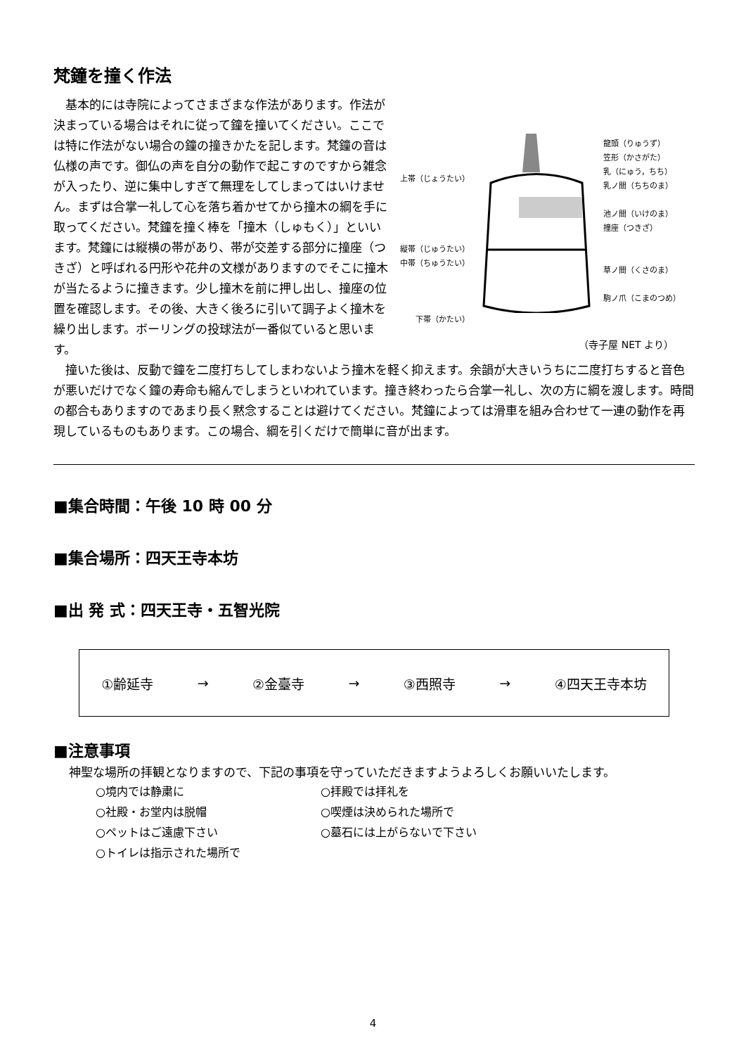梵鐘を撞く作法
基本的には寺院によってさまざまな作法があります。作法が決まっている場合はそれに従って鐘を撞いてください。ここでは特に作法がない場合の鐘の撞きかたを記します。梵鐘の音は仏様の声です。御仏の声を自分の動作で起こすのですから雑念が入ったり、逆に集中しすぎて無理をしてしまってはいけません。まずは合掌一礼して心を落ち着かせてから撞木の綱を手に取ってください。梵鐘を撞く棒を「撞木（しゅもく）」といいます。梵鐘には縦横の帯があり、帯が交差する部分に撞座（つきざ）と呼ばれる円形や花弁の文様がありますのでそこに撞木が当たるように撞きます。少し撞木を前に押し出し、撞座の位置を確認します。その後、大きく後ろに引いて調子よく撞木を繰り出します。ボーリングの投球法が一番似ていると思います。
上帯（じょうたい）
縦帯（じゅうたい）
中帯（ちゅうたい）
下帯（かたい）
龍頭（りゅうず）
笠形（かさがた）
乳（にゅう，ちち）
乳ノ間（ちちのま）
池ノ間（いけのま）
撞座（つきざ）
草ノ間（くさのま）
駒ノ爪（こまのつめ）
（寺子屋 NET より）
撞いた後は、反動で鐘を二度打ちしてしまわないよう撞木を軽く抑えます。余韻が大きいうちに二度打ちすると音色が悪いだけでなく鐘の寿命も縮んでしまうといわれています。撞き終わったら合掌一礼し、次の方に綱を渡します。時間の都合もありますのであまり長く黙念することは避けてください。梵鐘によっては滑車を組み合わせて一連の動作を再現しているものもあります。この場合、綱を引くだけで簡単に音が出ます。
■集合時間：午後 10 時 00 分
■集合場所：四天王寺本坊
■出 発 式：四天王寺・五智光院
①齢延寺 → ②金臺寺 → ③西照寺 → ④四天王寺本坊
■注意事項
神聖な場所の拝観となりますので、下記の事項を守っていただきますようよろしくお願いいたします。
○境内では静粛に ○拝殿では拝礼を ○社殿・お堂内は脱帽 ○喫煙は決められた場所で ○ペットはご遠慮下さい ○墓石には上がらないで下さい ○トイレは指示された場所で
4